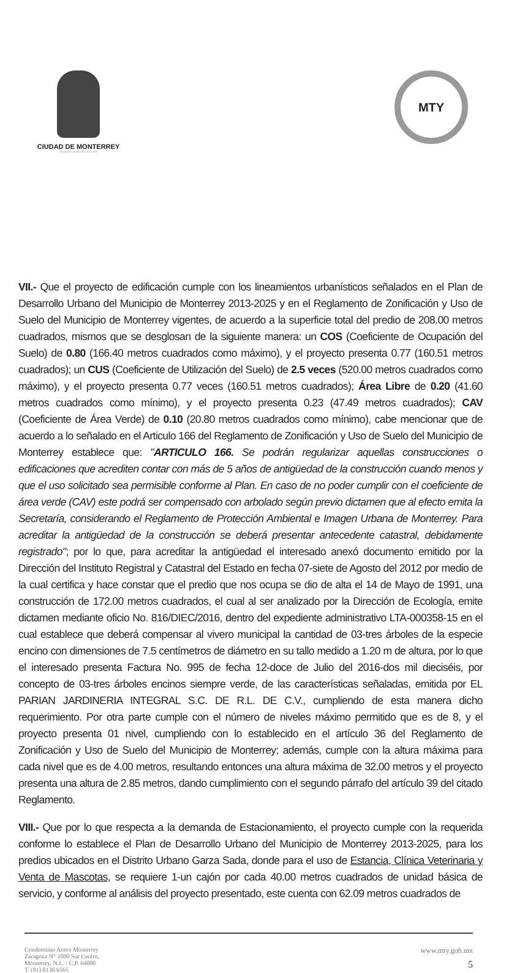CIUDAD DE MONTERREY
GOBIERNO MUNICIPAL 2015-2018
MTY
VII.- Que el proyecto de edificación cumple con los lineamientos urbanísticos señalados en el Plan de Desarrollo Urbano del Municipio de Monterrey 2013-2025 y en el Reglamento de Zonificación y Uso de Suelo del Municipio de Monterrey vigentes, de acuerdo a la superficie total del predio de 208.00 metros cuadrados, mismos que se desglosan de la siguiente manera: un COS (Coeficiente de Ocupación del Suelo) de 0.80 (166.40 metros cuadrados como máximo), y el proyecto presenta 0.77 (160.51 metros cuadrados); un CUS (Coeficiente de Utilización del Suelo) de 2.5 veces (520.00 metros cuadrados como máximo), y el proyecto presenta 0.77 veces (160.51 metros cuadrados); Área Libre de 0.20 (41.60 metros cuadrados como mínimo), y el proyecto presenta 0.23 (47.49 metros cuadrados); CAV (Coeficiente de Área Verde) de 0.10 (20.80 metros cuadrados como mínimo), cabe mencionar que de acuerdo a lo señalado en el Articulo 166 del Reglamento de Zonificación y Uso de Suelo del Municipio de Monterrey establece que: "ARTICULO 166. Se podrán regularizar aquellas construcciones o edificaciones que acrediten contar con más de 5 años de antigüedad de la construcción cuando menos y que el uso solicitado sea permisible conforme al Plan. En caso de no poder cumplir con el coeficiente de área verde (CAV) este podrá ser compensado con arbolado según previo dictamen que al efecto emita la Secretaría, considerando el Reglamento de Protección Ambiental e Imagen Urbana de Monterrey. Para acreditar la antigüedad de la construcción se deberá presentar antecedente catastral, debidamente registrado"; por lo que, para acreditar la antigüedad el interesado anexó documento emitido por la Dirección del Instituto Registral y Catastral del Estado en fecha 07-siete de Agosto del 2012 por medio de la cual certifica y hace constar que el predio que nos ocupa se dio de alta el 14 de Mayo de 1991, una construcción de 172.00 metros cuadrados, el cual al ser analizado por la Dirección de Ecología, emite dictamen mediante oficio No. 816/DIEC/2016, dentro del expediente administrativo LTA-000358-15 en el cual establece que deberá compensar al vivero municipal la cantidad de 03-tres árboles de la especie encino con dimensiones de 7.5 centímetros de diámetro en su tallo medido a 1.20 m de altura, por lo que el interesado presenta Factura No. 995 de fecha 12-doce de Julio del 2016-dos mil dieciséis, por concepto de 03-tres árboles encinos siempre verde, de las características señaladas, emitida por EL PARIAN JARDINERIA INTEGRAL S.C. DE R.L. DE C.V., cumpliendo de esta manera dicho requerimiento. Por otra parte cumple con el número de niveles máximo permitido que es de 8, y el proyecto presenta 01 nivel, cumpliendo con lo establecido en el artículo 36 del Reglamento de Zonificación y Uso de Suelo del Municipio de Monterrey; además, cumple con la altura máxima para cada nivel que es de 4.00 metros, resultando entonces una altura máxima de 32.00 metros y el proyecto presenta una altura de 2.85 metros, dando cumplimiento con el segundo párrafo del artículo 39 del citado Reglamento.
VIII.- Que por lo que respecta a la demanda de Estacionamiento, el proyecto cumple con la requerida conforme lo establece el Plan de Desarrollo Urbano del Municipio de Monterrey 2013-2025, para los predios ubicados en el Distrito Urbano Garza Sada, donde para el uso de Estancia, Clínica Veterinaria y Venta de Mascotas, se requiere 1-un cajón por cada 40.00 metros cuadrados de unidad básica de servicio, y conforme al análisis del proyecto presentado, este cuenta con 62.09 metros cuadrados de
Condominio Acero Monterrey
Zaragoza N° 1000 Sur Centro,
Monterrey, N.L. / C.P. 64000
T. (81) 8130.6565
www.mty.gob.mx
5